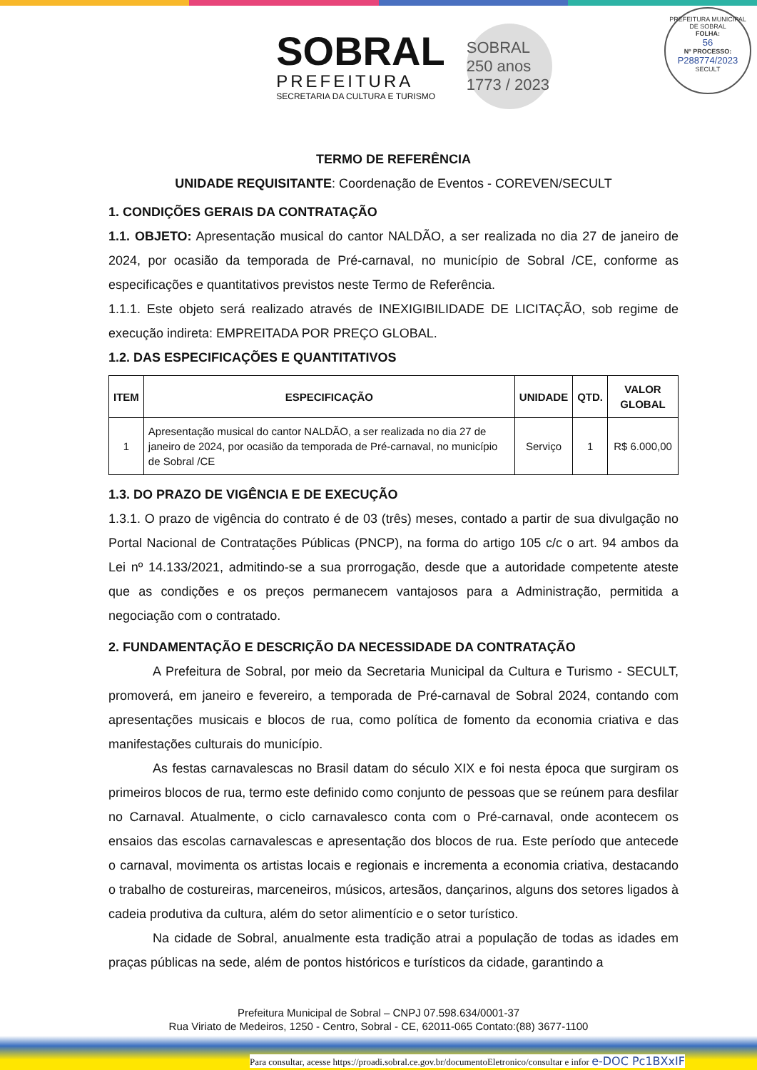SOBRAL
PREFEITURA
SECRETARIA DA CULTURA E TURISMO
SOBRAL 250 anos
1773 / 2023
PREFEITURA MUNICIPAL DE SOBRAL
FOLHA:
56
Nº PROCESSO:
P288774/2023
SECULT
TERMO DE REFERÊNCIA
UNIDADE REQUISITANTE: Coordenação de Eventos - COREVEN/SECULT
1. CONDIÇÕES GERAIS DA CONTRATAÇÃO
1.1. OBJETO: Apresentação musical do cantor NALDÃO, a ser realizada no dia 27 de janeiro de 2024, por ocasião da temporada de Pré-carnaval, no município de Sobral /CE, conforme as especificações e quantitativos previstos neste Termo de Referência.
1.1.1. Este objeto será realizado através de INEXIGIBILIDADE DE LICITAÇÃO, sob regime de execução indireta: EMPREITADA POR PREÇO GLOBAL.
1.2. DAS ESPECIFICAÇÕES E QUANTITATIVOS
| ITEM | ESPECIFICAÇÃO | UNIDADE | QTD. | VALOR GLOBAL |
| --- | --- | --- | --- | --- |
| 1 | Apresentação musical do cantor NALDÃO, a ser realizada no dia 27 de janeiro de 2024, por ocasião da temporada de Pré-carnaval, no município de Sobral /CE | Serviço | 1 | R$ 6.000,00 |
1.3. DO PRAZO DE VIGÊNCIA E DE EXECUÇÃO
1.3.1. O prazo de vigência do contrato é de 03 (três) meses, contado a partir de sua divulgação no Portal Nacional de Contratações Públicas (PNCP), na forma do artigo 105 c/c o art. 94 ambos da Lei nº 14.133/2021, admitindo-se a sua prorrogação, desde que a autoridade competente ateste que as condições e os preços permanecem vantajosos para a Administração, permitida a negociação com o contratado.
2. FUNDAMENTAÇÃO E DESCRIÇÃO DA NECESSIDADE DA CONTRATAÇÃO
A Prefeitura de Sobral, por meio da Secretaria Municipal da Cultura e Turismo - SECULT, promoverá, em janeiro e fevereiro, a temporada de Pré-carnaval de Sobral 2024, contando com apresentações musicais e blocos de rua, como política de fomento da economia criativa e das manifestações culturais do município.
As festas carnavalescas no Brasil datam do século XIX e foi nesta época que surgiram os primeiros blocos de rua, termo este definido como conjunto de pessoas que se reúnem para desfilar no Carnaval. Atualmente, o ciclo carnavalesco conta com o Pré-carnaval, onde acontecem os ensaios das escolas carnavalescas e apresentação dos blocos de rua. Este período que antecede o carnaval, movimenta os artistas locais e regionais e incrementa a economia criativa, destacando o trabalho de costureiras, marceneiros, músicos, artesãos, dançarinos, alguns dos setores ligados à cadeia produtiva da cultura, além do setor alimentício e o setor turístico.
Na cidade de Sobral, anualmente esta tradição atrai a população de todas as idades em praças públicas na sede, além de pontos históricos e turísticos da cidade, garantindo a
Prefeitura Municipal de Sobral – CNPJ 07.598.634/0001-37
Rua Viriato de Medeiros, 1250 - Centro, Sobral - CE, 62011-065 Contato:(88) 3677-1100
Para consultar, acesse https://proadi.sobral.ce.gov.br/documentoEletronico/consultar e infor e-DOC Pc1BXxIF